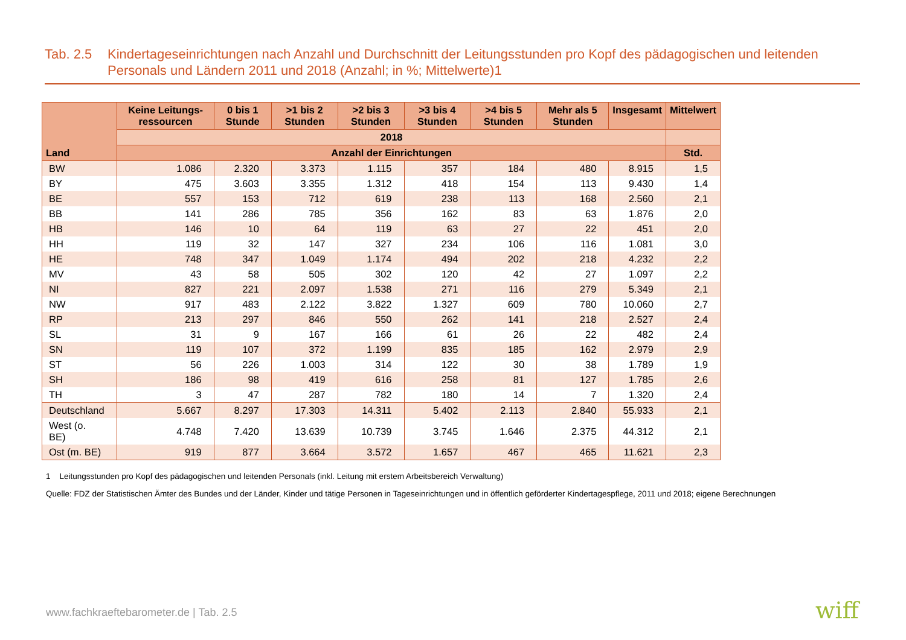Tab. 2.5
Kindertageseinrichtungen nach Anzahl und Durchschnitt der Leitungsstunden pro Kopf des pädagogischen und leitenden Personals und Ländern 2011 und 2018 (Anzahl; in %; Mittelwerte)1
| Land | Keine Leitungs-ressourcen | 0 bis 1 Stunde | >1 bis 2 Stunden | >2 bis 3 Stunden | >3 bis 4 Stunden | >4 bis 5 Stunden | Mehr als 5 Stunden | Insgesamt | Mittelwert |
| --- | --- | --- | --- | --- | --- | --- | --- | --- | --- |
| | 2018 | | | | | | | | |
| | Anzahl der Einrichtungen | | | | | | | | Std. |
| BW | 1.086 | 2.320 | 3.373 | 1.115 | 357 | 184 | 480 | 8.915 | 1,5 |
| BY | 475 | 3.603 | 3.355 | 1.312 | 418 | 154 | 113 | 9.430 | 1,4 |
| BE | 557 | 153 | 712 | 619 | 238 | 113 | 168 | 2.560 | 2,1 |
| BB | 141 | 286 | 785 | 356 | 162 | 83 | 63 | 1.876 | 2,0 |
| HB | 146 | 10 | 64 | 119 | 63 | 27 | 22 | 451 | 2,0 |
| HH | 119 | 32 | 147 | 327 | 234 | 106 | 116 | 1.081 | 3,0 |
| HE | 748 | 347 | 1.049 | 1.174 | 494 | 202 | 218 | 4.232 | 2,2 |
| MV | 43 | 58 | 505 | 302 | 120 | 42 | 27 | 1.097 | 2,2 |
| NI | 827 | 221 | 2.097 | 1.538 | 271 | 116 | 279 | 5.349 | 2,1 |
| NW | 917 | 483 | 2.122 | 3.822 | 1.327 | 609 | 780 | 10.060 | 2,7 |
| RP | 213 | 297 | 846 | 550 | 262 | 141 | 218 | 2.527 | 2,4 |
| SL | 31 | 9 | 167 | 166 | 61 | 26 | 22 | 482 | 2,4 |
| SN | 119 | 107 | 372 | 1.199 | 835 | 185 | 162 | 2.979 | 2,9 |
| ST | 56 | 226 | 1.003 | 314 | 122 | 30 | 38 | 1.789 | 1,9 |
| SH | 186 | 98 | 419 | 616 | 258 | 81 | 127 | 1.785 | 2,6 |
| TH | 3 | 47 | 287 | 782 | 180 | 14 | 7 | 1.320 | 2,4 |
| Deutschland | 5.667 | 8.297 | 17.303 | 14.311 | 5.402 | 2.113 | 2.840 | 55.933 | 2,1 |
| West (o. BE) | 4.748 | 7.420 | 13.639 | 10.739 | 3.745 | 1.646 | 2.375 | 44.312 | 2,1 |
| Ost (m. BE) | 919 | 877 | 3.664 | 3.572 | 1.657 | 467 | 465 | 11.621 | 2,3 |
1 Leitungsstunden pro Kopf des pädagogischen und leitenden Personals (inkl. Leitung mit erstem Arbeitsbereich Verwaltung)
Quelle: FDZ der Statistischen Ämter des Bundes und der Länder, Kinder und tätige Personen in Tageseinrichtungen und in öffentlich geförderter Kindertagespflege, 2011 und 2018; eigene Berechnungen
www.fachkraeftebarometer.de | Tab. 2.5
wiff